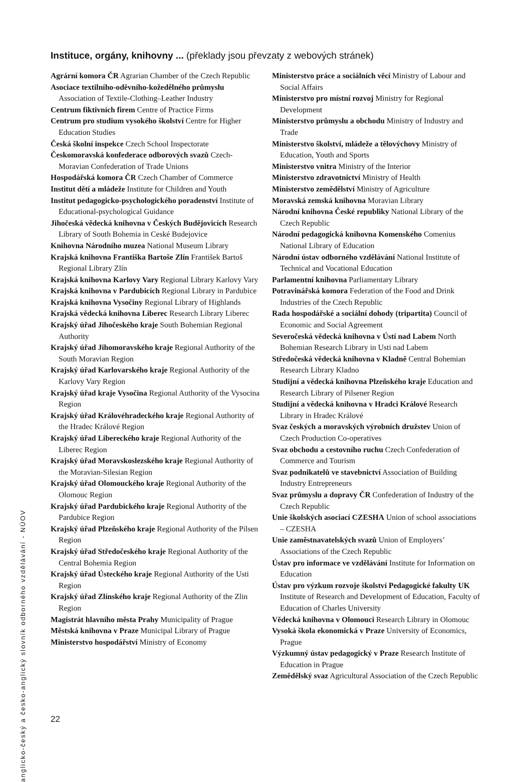Instituce, orgány, knihovny ... (překlady jsou převzaty z webových stránek)
Agrární komora ČR Agrarian Chamber of the Czech Republic
Asociace textilního-oděvního-kožedělného průmyslu Association of Textile-Clothing–Leather Industry
Centrum fiktivních firem Centre of Practice Firms
Centrum pro studium vysokého školství Centre for Higher Education Studies
Česká školní inspekce Czech School Inspectorate
Českomoravská konfederace odborových svazů Czech-Moravian Confederation of Trade Unions
Hospodářská komora ČR Czech Chamber of Commerce
Institut dětí a mládeže Institute for Children and Youth
Institut pedagogicko-psychologického poradenství Institute of Educational-psychological Guidance
Jihočeská vědecká knihovna v Českých Budějovicích Research Library of South Bohemia in Ceské Budejovice
Knihovna Národního muzea National Museum Library
Krajská knihovna Františka Bartoše Zlín František Bartoš Regional Library Zlín
Krajská knihovna Karlovy Vary Regional Library Karlovy Vary
Krajská knihovna v Pardubicích Regional Library in Pardubice
Krajská knihovna Vysočiny Regional Library of Highlands
Krajská vědecká knihovna Liberec Research Library Liberec
Krajský úřad Jihočeského kraje South Bohemian Regional Authority
Krajský úřad Jihomoravského kraje Regional Authority of the South Moravian Region
Krajský úřad Karlovarského kraje Regional Authority of the Karlovy Vary Region
Krajský úřad kraje Vysočina Regional Authority of the Vysocina Region
Krajský úřad Královéhradeckého kraje Regional Authority of the Hradec Králové Region
Krajský úřad Libereckého kraje Regional Authority of the Liberec Region
Krajský úřad Moravskoslezského kraje Regional Authority of the Moravian-Silesian Region
Krajský úřad Olomouckého kraje Regional Authority of the Olomouc Region
Krajský úřad Pardubického kraje Regional Authority of the Pardubice Region
Krajský úřad Plzeňského kraje Regional Authority of the Pilsen Region
Krajský úřad Středočeského kraje Regional Authority of the Central Bohemia Region
Krajský úřad Ústeckého kraje Regional Authority of the Usti Region
Krajský úřad Zlínského kraje Regional Authority of the Zlin Region
Magistrát hlavního města Prahy Municipality of Prague
Městská knihovna v Praze Municipal Library of Prague
Ministerstvo hospodářství Ministry of Economy
Ministerstvo práce a sociálních věcí Ministry of Labour and Social Affairs
Ministerstvo pro místní rozvoj Ministry for Regional Development
Ministerstvo průmyslu a obchodu Ministry of Industry and Trade
Ministerstvo školství, mládeže a tělovýchovy Ministry of Education, Youth and Sports
Ministerstvo vnitra Ministry of the Interior
Ministerstvo zdravotnictví Ministry of Health
Ministerstvo zemědělství Ministry of Agriculture
Moravská zemská knihovna Moravian Library
Národní knihovna České republiky National Library of the Czech Republic
Národní pedagogická knihovna Komenského Comenius National Library of Education
Národní ústav odborného vzdělávání National Institute of Technical and Vocational Education
Parlamentní knihovna Parliamentary Library
Potravinářská komora Federation of the Food and Drink Industries of the Czech Republic
Rada hospodářské a sociální dohody (tripartita) Council of Economic and Social Agreement
Severočeská vědecká knihovna v Ústí nad Labem North Bohemian Research Library in Usti nad Labem
Středočeská vědecká knihovna v Kladně Central Bohemian Research Library Kladno
Studijní a vědecká knihovna Plzeňského kraje Education and Research Library of Pilsener Region
Studijní a vědecká knihovna v Hradci Králové Research Library in Hradec Králové
Svaz českých a moravských výrobních družstev Union of Czech Production Co-operatives
Svaz obchodu a cestovního ruchu Czech Confederation of Commerce and Tourism
Svaz podnikatelů ve stavebnictví Association of Building Industry Entrepreneurs
Svaz průmyslu a dopravy ČR Confederation of Industry of the Czech Republic
Unie školských asociací CZESHA Union of school associations – CZESHA
Unie zaměstnavatelských svazů Union of Employers’ Associations of the Czech Republic
Ústav pro informace ve vzdělávání Institute for Information on Education
Ústav pro výzkum rozvoje školství Pedagogické fakulty UK Institute of Research and Development of Education, Faculty of Education of Charles University
Vědecká knihovna v Olomouci Research Library in Olomouc
Vysoká škola ekonomická v Praze University of Economics, Prague
Výzkumný ústav pedagogický v Praze Research Institute of Education in Prague
Zemědělský svaz Agricultural Association of the Czech Republic
anglicko-český a česko-anglický slovník odborného vzdělávání - NÚOV
22